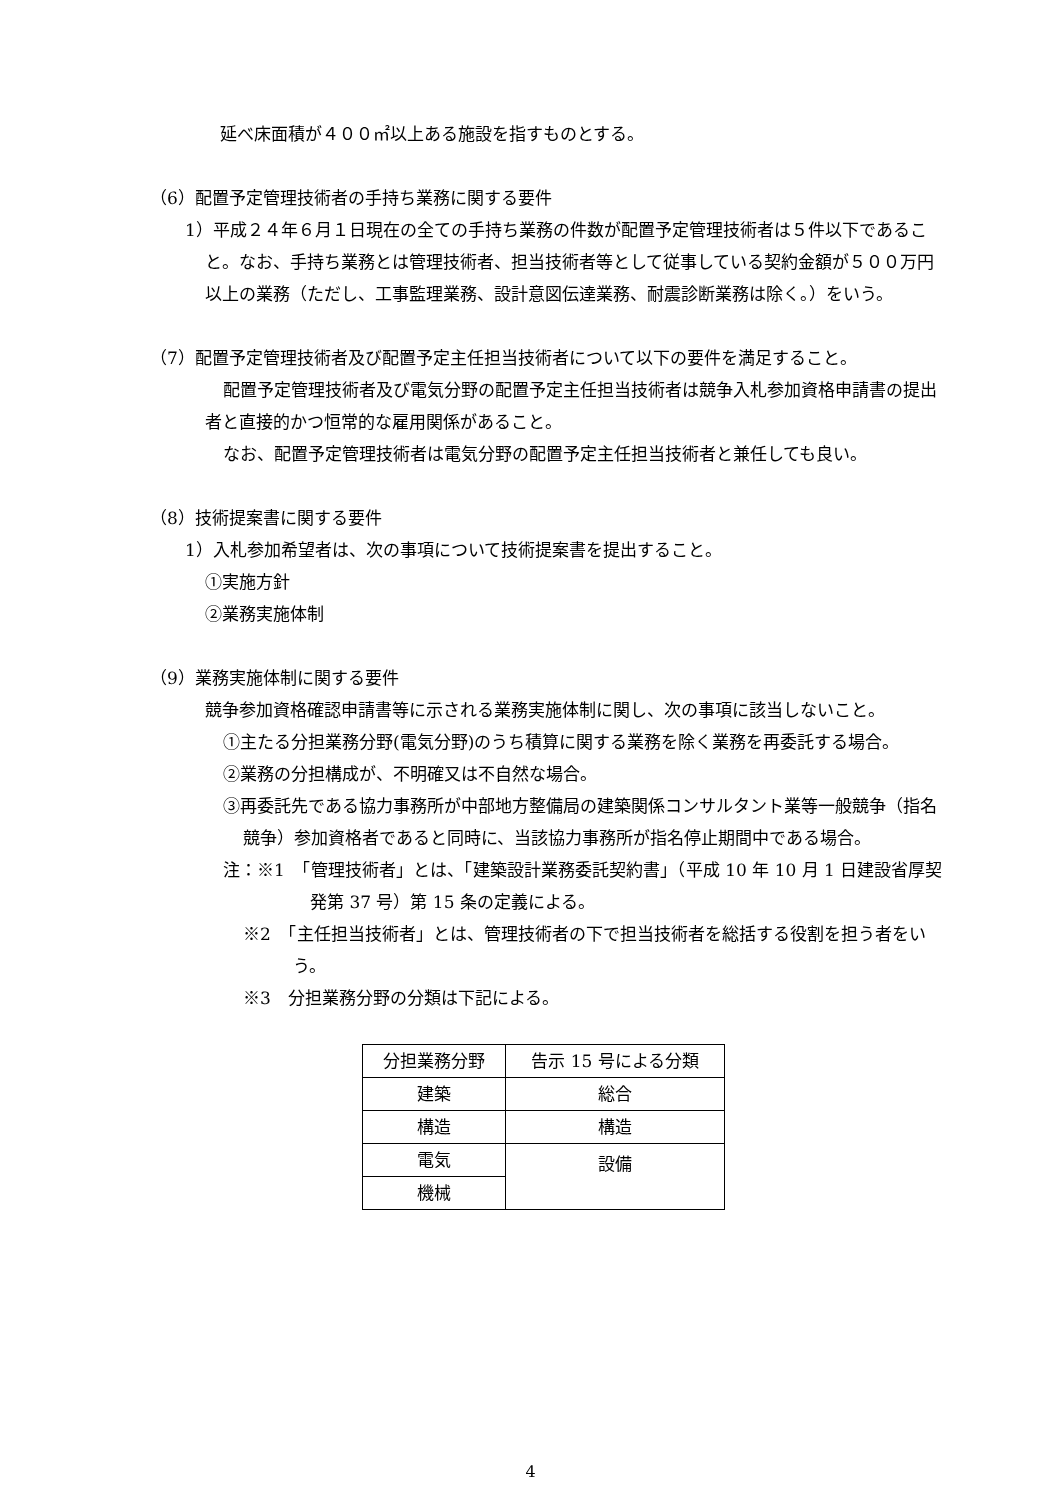延べ床面積が４００㎡以上ある施設を指すものとする。
（6）配置予定管理技術者の手持ち業務に関する要件
1）平成２４年６月１日現在の全ての手持ち業務の件数が配置予定管理技術者は５件以下であること。なお、手持ち業務とは管理技術者、担当技術者等として従事している契約金額が５００万円以上の業務（ただし、工事監理業務、設計意図伝達業務、耐震診断業務は除く。）をいう。
（7）配置予定管理技術者及び配置予定主任担当技術者について以下の要件を満足すること。
配置予定管理技術者及び電気分野の配置予定主任担当技術者は競争入札参加資格申請書の提出者と直接的かつ恒常的な雇用関係があること。
なお、配置予定管理技術者は電気分野の配置予定主任担当技術者と兼任しても良い。
（8）技術提案書に関する要件
1）入札参加希望者は、次の事項について技術提案書を提出すること。
①実施方針
②業務実施体制
（9）業務実施体制に関する要件
競争参加資格確認申請書等に示される業務実施体制に関し、次の事項に該当しないこと。
①主たる分担業務分野(電気分野)のうち積算に関する業務を除く業務を再委託する場合。
②業務の分担構成が、不明確又は不自然な場合。
③再委託先である協力事務所が中部地方整備局の建築関係コンサルタント業等一般競争（指名競争）参加資格者であると同時に、当該協力事務所が指名停止期間中である場合。
注：※1　「管理技術者」とは、「建築設計業務委託契約書」（平成 10 年 10 月 1 日建設省厚契発第 37 号）第 15 条の定義による。
※2　「主任担当技術者」とは、管理技術者の下で担当技術者を総括する役割を担う者をいう。
※3　分担業務分野の分類は下記による。
| 分担業務分野 | 告示 15 号による分類 |
| --- | --- |
| 建築 | 総合 |
| 構造 | 構造 |
| 電気 | 設備 |
| 機械 | |
4